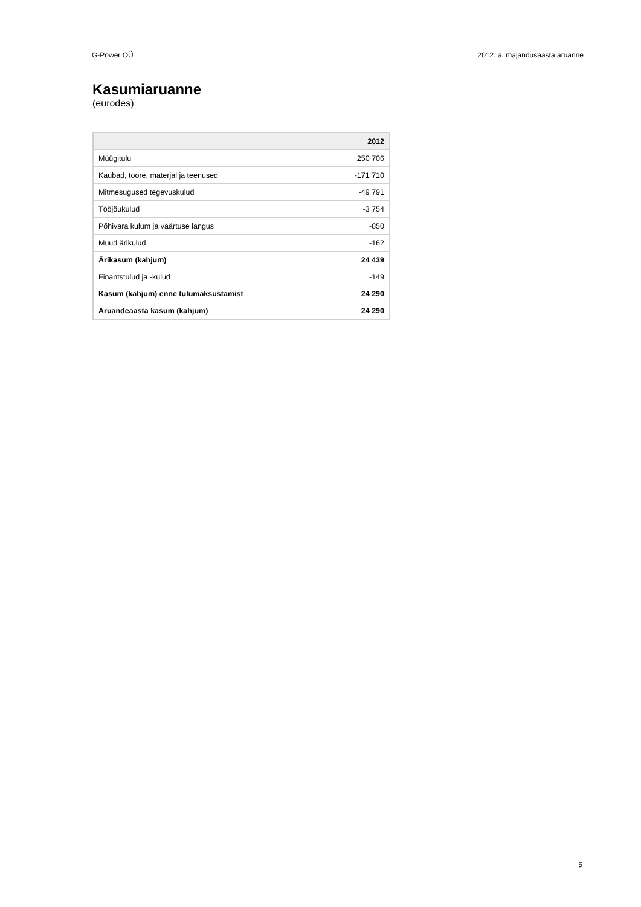G-Power OÜ 2012. a. majandusaasta aruanne
Kasumiaruanne
(eurodes)
| | 2012 |
| --- | --- |
| Müügitulu | 250 706 |
| Kaubad, toore, materjal ja teenused | -171 710 |
| Mitmesugused tegevuskulud | -49 791 |
| Tööjõukulud | -3 754 |
| Põhivara kulum ja väärtuse langus | -850 |
| Muud ärikulud | -162 |
| Ärikasum (kahjum) | 24 439 |
| Finantstulud ja -kulud | -149 |
| Kasum (kahjum) enne tulumaksustamist | 24 290 |
| Aruandeaasta kasum (kahjum) | 24 290 |
5